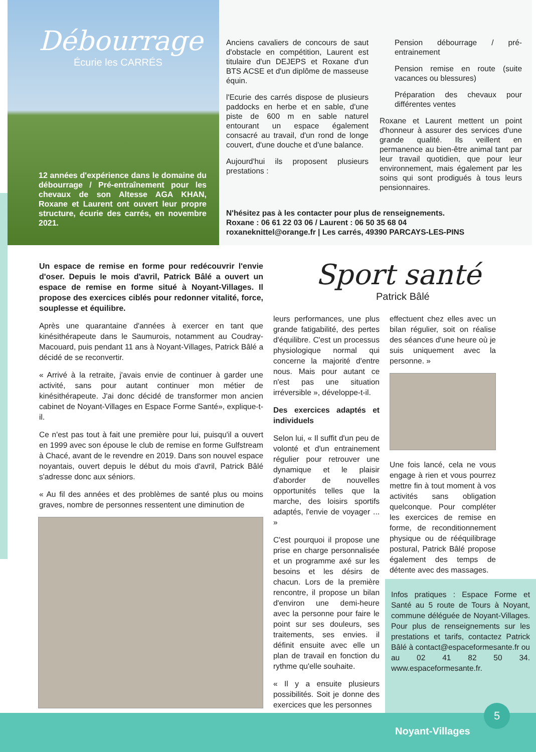Débourrage
Écurie les CARRÉS
12 années d'expérience dans le domaine du débourrage / Pré-entraînement pour les chevaux de son Altesse AGA KHAN, Roxane et Laurent ont ouvert leur propre structure, écurie des carrés, en novembre 2021.
Anciens cavaliers de concours de saut d'obstacle en compétition, Laurent est titulaire d'un DEJEPS et Roxane d'un BTS ACSE et d'un diplôme de masseuse équin.
l'Ecurie des carrés dispose de plusieurs paddocks en herbe et en sable, d'une piste de 600 m en sable naturel entourant un espace également consacré au travail, d'un rond de longe couvert, d'une douche et d'une balance.
Aujourd'hui ils proposent plusieurs prestations :
Pension débourrage / pré-entrainement
Pension remise en route (suite vacances ou blessures)
Préparation des chevaux pour différentes ventes
Roxane et Laurent mettent un point d'honneur à assurer des services d'une grande qualité. Ils veillent en permanence au bien-être animal tant par leur travail quotidien, que pour leur environnement, mais également par les soins qui sont prodigués à tous leurs pensionnaires.
N'hésitez pas à les contacter pour plus de renseignements.
Roxane : 06 61 22 03 06 / Laurent : 06 50 35 68 04
roxaneknittel@orange.fr | Les carrés, 49390 PARCAYS-LES-PINS
Sport santé
Patrick Bâlé
Un espace de remise en forme pour redécouvrir l'envie d'oser. Depuis le mois d'avril, Patrick Bâlé a ouvert un espace de remise en forme situé à Noyant-Villages. Il propose des exercices ciblés pour redonner vitalité, force, souplesse et équilibre.
Après une quarantaine d'années à exercer en tant que kinésithérapeute dans le Saumurois, notamment au Coudray-Macouard, puis pendant 11 ans à Noyant-Villages, Patrick Bâlé a décidé de se reconvertir.
« Arrivé à la retraite, j'avais envie de continuer à garder une activité, sans pour autant continuer mon métier de kinésithérapeute. J'ai donc décidé de transformer mon ancien cabinet de Noyant-Villages en Espace Forme Santé», explique-t-il.
Ce n'est pas tout à fait une première pour lui, puisqu'il a ouvert en 1999 avec son épouse le club de remise en forme Gulfstream à Chacé, avant de le revendre en 2019. Dans son nouvel espace noyantais, ouvert depuis le début du mois d'avril, Patrick Bâlé s'adresse donc aux séniors.
« Au fil des années et des problèmes de santé plus ou moins graves, nombre de personnes ressentent une diminution de
leurs performances, une plus grande fatigabilité, des pertes d'équilibre. C'est un processus physiologique normal qui concerne la majorité d'entre nous. Mais pour autant ce n'est pas une situation irréversible », développe-t-il.
Des exercices adaptés et individuels
Selon lui, « Il suffit d'un peu de volonté et d'un entrainement régulier pour retrouver une dynamique et le plaisir d'aborder de nouvelles opportunités telles que la marche, des loisirs sportifs adaptés, l'envie de voyager ... »
C'est pourquoi il propose une prise en charge personnalisée et un programme axé sur les besoins et les désirs de chacun. Lors de la première rencontre, il propose un bilan d'environ une demi-heure avec la personne pour faire le point sur ses douleurs, ses traitements, ses envies. il définit ensuite avec elle un plan de travail en fonction du rythme qu'elle souhaite.
« Il y a ensuite plusieurs possibilités. Soit je donne des exercices que les personnes
effectuent chez elles avec un bilan régulier, soit on réalise des séances d'une heure où je suis uniquement avec la personne. »
Une fois lancé, cela ne vous engage à rien et vous pourrez mettre fin à tout moment à vos activités sans obligation quelconque. Pour compléter les exercices de remise en forme, de reconditionnement physique ou de rééquilibrage postural, Patrick Bâlé propose également des temps de détente avec des massages.
Infos pratiques : Espace Forme et Santé au 5 route de Tours à Noyant, commune déléguée de Noyant-Villages. Pour plus de renseignements sur les prestations et tarifs, contactez Patrick Bâlé à contact@espaceformesante.fr ou au 02 41 82 50 34. www.espaceformesante.fr.
5
Noyant-Villages